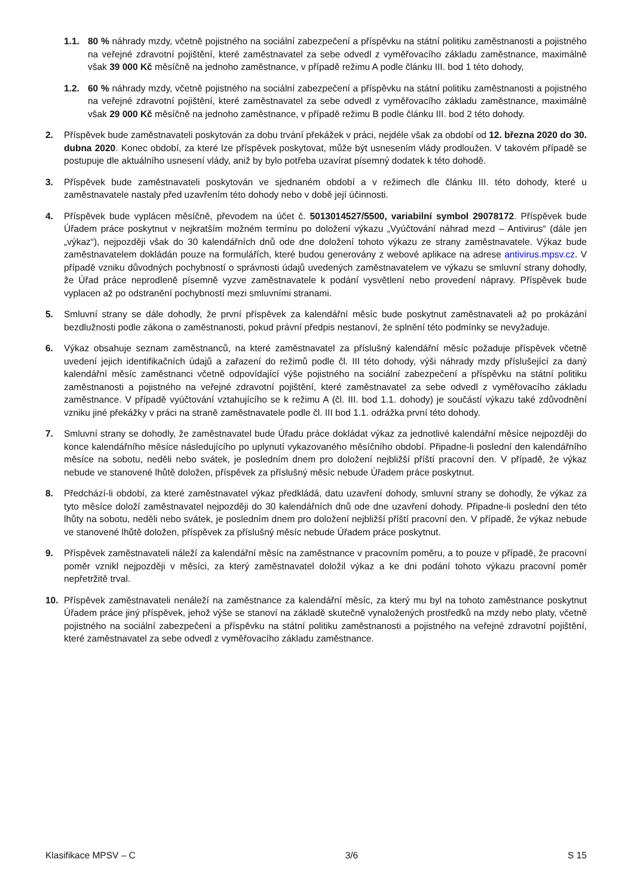1.1. 80 % náhrady mzdy, včetně pojistného na sociální zabezpečení a příspěvku na státní politiku zaměstnanosti a pojistného na veřejné zdravotní pojištění, které zaměstnavatel za sebe odvedl z vyměřovacího základu zaměstnance, maximálně však 39 000 Kč měsíčně na jednoho zaměstnance, v případě režimu A podle článku III. bod 1 této dohody,
1.2. 60 % náhrady mzdy, včetně pojistného na sociální zabezpečení a příspěvku na státní politiku zaměstnanosti a pojistného na veřejné zdravotní pojištění, které zaměstnavatel za sebe odvedl z vyměřovacího základu zaměstnance, maximálně však 29 000 Kč měsíčně na jednoho zaměstnance, v případě režimu B podle článku III. bod 2 této dohody.
2. Příspěvek bude zaměstnavateli poskytován za dobu trvání překážek v práci, nejdéle však za období od 12. března 2020 do 30. dubna 2020. Konec období, za které lze příspěvek poskytovat, může být usnesením vlády prodloužen. V takovém případě se postupuje dle aktuálního usnesení vlády, aniž by bylo potřeba uzavírat písemný dodatek k této dohodě.
3. Příspěvek bude zaměstnavateli poskytován ve sjednaném období a v režimech dle článku III. této dohody, které u zaměstnavatele nastaly před uzavřením této dohody nebo v době její účinnosti.
4. Příspěvek bude vyplácen měsíčně, převodem na účet č. 5013014527/5500, variabilní symbol 29078172. Příspěvek bude Úřadem práce poskytnut v nejkratším možném termínu po doložení výkazu „Vyúčtování náhrad mezd – Antivirus“ (dále jen „výkaz“), nejpozději však do 30 kalendářních dnů ode dne doložení tohoto výkazu ze strany zaměstnavatele. Výkaz bude zaměstnavatelem dokládán pouze na formulářích, které budou generovány z webové aplikace na adrese antivirus.mpsv.cz. V případě vzniku důvodných pochybností o správnosti údajů uvedených zaměstnavatelem ve výkazu se smluvní strany dohodly, že Úřad práce neprodleně písemně vyzve zaměstnavatele k podání vysvětlení nebo provedení nápravy. Příspěvek bude vyplacen až po odstranění pochybností mezi smluvními stranami.
5. Smluvní strany se dále dohodly, že první příspěvek za kalendářní měsíc bude poskytnut zaměstnavateli až po prokázání bezdlužnosti podle zákona o zaměstnanosti, pokud právní předpis nestanoví, že splnění této podmínky se nevyžaduje.
6. Výkaz obsahuje seznam zaměstnanců, na které zaměstnavatel za příslušný kalendářní měsíc požaduje příspěvek včetně uvedení jejich identifikačních údajů a zařazení do režimů podle čl. III této dohody, výši náhrady mzdy příslušející za daný kalendářní měsíc zaměstnanci včetně odpovídající výše pojistného na sociální zabezpečení a příspěvku na státní politiku zaměstnanosti a pojistného na veřejné zdravotní pojištění, které zaměstnavatel za sebe odvedl z vyměřovacího základu zaměstnance. V případě vyúčtování vztahujícího se k režimu A (čl. III. bod 1.1. dohody) je součástí výkazu také zdůvodnění vzniku jiné překážky v práci na straně zaměstnavatele podle čl. III bod 1.1. odrážka první této dohody.
7. Smluvní strany se dohodly, že zaměstnavatel bude Úřadu práce dokládat výkaz za jednotlivé kalendářní měsíce nejpozději do konce kalendářního měsíce následujícího po uplynutí vykazovaného měsíčního období. Připadne-li poslední den kalendářního měsíce na sobotu, neděli nebo svátek, je posledním dnem pro doložení nejbližší příští pracovní den. V případě, že výkaz nebude ve stanovené lhůtě doložen, příspěvek za příslušný měsíc nebude Úřadem práce poskytnut.
8. Předchází-li období, za které zaměstnavatel výkaz předkládá, datu uzavření dohody, smluvní strany se dohodly, že výkaz za tyto měsíce doloží zaměstnavatel nejpozději do 30 kalendářních dnů ode dne uzavření dohody. Připadne-li poslední den této lhůty na sobotu, neděli nebo svátek, je posledním dnem pro doložení nejbližší příští pracovní den. V případě, že výkaz nebude ve stanovené lhůtě doložen, příspěvek za příslušný měsíc nebude Úřadem práce poskytnut.
9. Příspěvek zaměstnavateli náleží za kalendářní měsíc na zaměstnance v pracovním poměru, a to pouze v případě, že pracovní poměr vznikl nejpozději v měsíci, za který zaměstnavatel doložil výkaz a ke dni podání tohoto výkazu pracovní poměr nepřetržitě trval.
10. Příspěvek zaměstnavateli nenáleží na zaměstnance za kalendářní měsíc, za který mu byl na tohoto zaměstnance poskytnut Úřadem práce jiný příspěvek, jehož výše se stanoví na základě skutečně vynaložených prostředků na mzdy nebo platy, včetně pojistného na sociální zabezpečení a příspěvku na státní politiku zaměstnanosti a pojistného na veřejné zdravotní pojištění, které zaměstnavatel za sebe odvedl z vyměřovacího základu zaměstnance.
Klasifikace MPSV – C 3/6 S 15